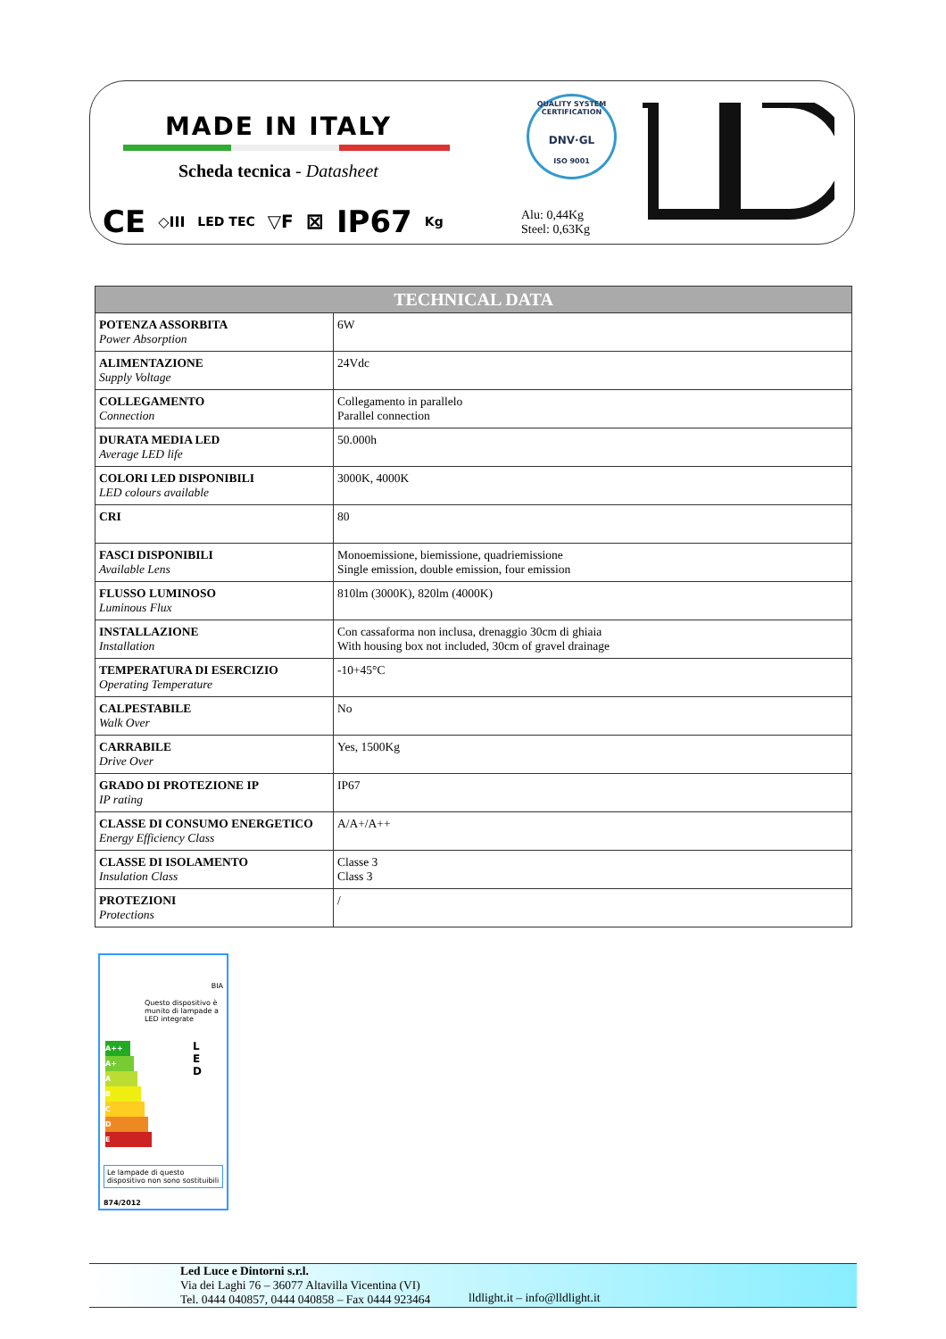MADE IN ITALY
Scheda tecnica - Datasheet
QUALITY SYSTEM CERTIFICATION
DNV·GL
ISO 9001
CE ◇III LED TEC ▽F ⊠ IP67 Kg
Alu: 0,44Kg
Steel: 0,63Kg
| TECHNICAL DATA | |
| --- | --- |
| POTENZA ASSORBITA Power Absorption | 6W |
| ALIMENTAZIONE Supply Voltage | 24Vdc |
| COLLEGAMENTO Connection | Collegamento in parallelo Parallel connection |
| DURATA MEDIA LED Average LED life | 50.000h |
| COLORI LED DISPONIBILI LED colours available | 3000K, 4000K |
| CRI | 80 |
| FASCI DISPONIBILI Available Lens | Monoemissione, biemissione, quadriemissione Single emission, double emission, four emission |
| FLUSSO LUMINOSO Luminous Flux | 810lm (3000K), 820lm (4000K) |
| INSTALLAZIONE Installation | Con cassaforma non inclusa, drenaggio 30cm di ghiaia With housing box not included, 30cm of gravel drainage |
| TEMPERATURA DI ESERCIZIO Operating Temperature | -10+45°C |
| CALPESTABILE Walk Over | No |
| CARRABILE Drive Over | Yes, 1500Kg |
| GRADO DI PROTEZIONE IP IP rating | IP67 |
| CLASSE DI CONSUMO ENERGETICO Energy Efficiency Class | A/A+/A++ |
| CLASSE DI ISOLAMENTO Insulation Class | Classe 3 Class 3 |
| PROTEZIONI Protections | / |
BIA
Questo dispositivo è munito di lampade a LED integrate
A++
A+
A
B
C
D
E
Le lampade di questo dispositivo non sono sostituibili
874/2012
L
E
D
Led Luce e Dintorni s.r.l.
Via dei Laghi 76 – 36077 Altavilla Vicentina (VI)
Tel. 0444 040857, 0444 040858 – Fax 0444 923464
lldlight.it – info@lldlight.it